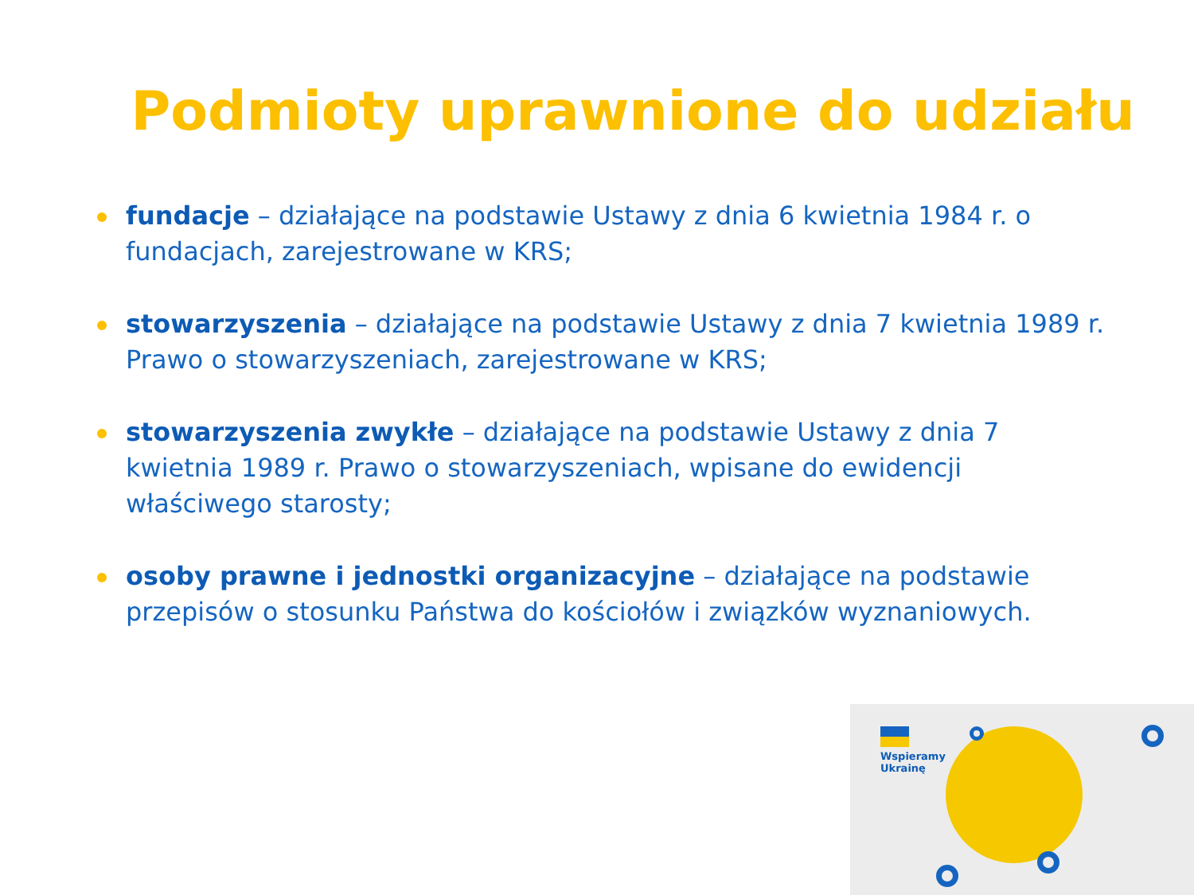Podmioty uprawnione do udziału
fundacje – działające na podstawie Ustawy z dnia 6 kwietnia 1984 r. o fundacjach, zarejestrowane w KRS;
stowarzyszenia – działające na podstawie Ustawy z dnia 7 kwietnia 1989 r. Prawo o stowarzyszeniach, zarejestrowane w KRS;
stowarzyszenia zwykłe – działające na podstawie Ustawy z dnia 7 kwietnia 1989 r. Prawo o stowarzyszeniach, wpisane do ewidencji właściwego starosty;
osoby prawne i jednostki organizacyjne – działające na podstawie przepisów o stosunku Państwa do kościołów i związków wyznaniowych.
Wspieramy
Ukrainę